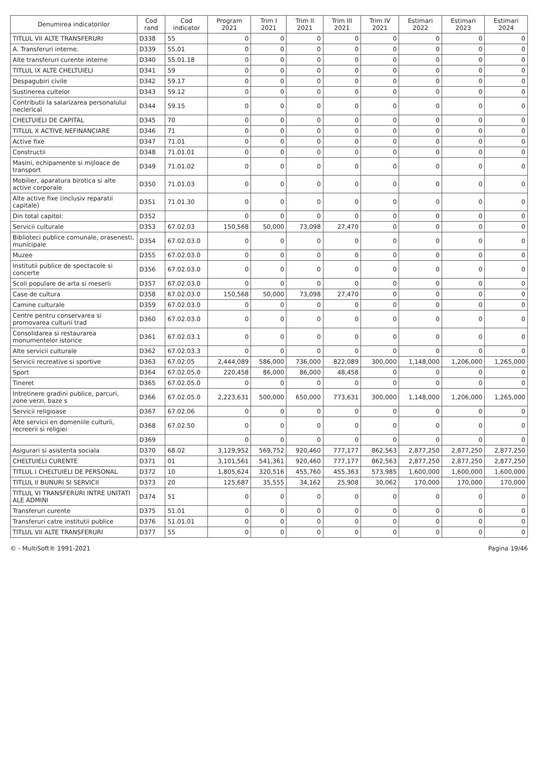| Denumirea indicatorilor | Cod rand | Cod indicator | Program 2021 | Trim I 2021 | Trim II 2021 | Trim III 2021 | Trim IV 2021 | Estimari 2022 | Estimari 2023 | Estimari 2024 |
| --- | --- | --- | --- | --- | --- | --- | --- | --- | --- | --- |
| TITLUL VII ALTE TRANSFERURI | D338 | 55 | 0 | 0 | 0 | 0 | 0 | 0 | 0 | 0 |
| A. Transferuri interne. | D339 | 55.01 | 0 | 0 | 0 | 0 | 0 | 0 | 0 | 0 |
| Alte transferuri curente interne | D340 | 55.01.18 | 0 | 0 | 0 | 0 | 0 | 0 | 0 | 0 |
| TITLUL IX ALTE CHELTUIELI | D341 | 59 | 0 | 0 | 0 | 0 | 0 | 0 | 0 | 0 |
| Despagubiri civile | D342 | 59.17 | 0 | 0 | 0 | 0 | 0 | 0 | 0 | 0 |
| Sustinerea cultelor | D343 | 59.12 | 0 | 0 | 0 | 0 | 0 | 0 | 0 | 0 |
| Contributii la salarizarea personalului neclerical | D344 | 59.15 | 0 | 0 | 0 | 0 | 0 | 0 | 0 | 0 |
| CHELTUIELI DE CAPITAL | D345 | 70 | 0 | 0 | 0 | 0 | 0 | 0 | 0 | 0 |
| TITLUL X ACTIVE NEFINANCIARE | D346 | 71 | 0 | 0 | 0 | 0 | 0 | 0 | 0 | 0 |
| Active fixe | D347 | 71.01 | 0 | 0 | 0 | 0 | 0 | 0 | 0 | 0 |
| Constructii | D348 | 71.01.01 | 0 | 0 | 0 | 0 | 0 | 0 | 0 | 0 |
| Masini, echipamente si mijloace de transport | D349 | 71.01.02 | 0 | 0 | 0 | 0 | 0 | 0 | 0 | 0 |
| Mobilier, aparatura birotica si alte active corporale | D350 | 71.01.03 | 0 | 0 | 0 | 0 | 0 | 0 | 0 | 0 |
| Alte active fixe (inclusiv reparatii capitale) | D351 | 71.01.30 | 0 | 0 | 0 | 0 | 0 | 0 | 0 | 0 |
| Din total capitol: | D352 | | 0 | 0 | 0 | 0 | 0 | 0 | 0 | 0 |
| Servicii culturale | D353 | 67.02.03 | 150,568 | 50,000 | 73,098 | 27,470 | 0 | 0 | 0 | 0 |
| Biblioteci publice comunale, orasenesti, municipale | D354 | 67.02.03.0 | 0 | 0 | 0 | 0 | 0 | 0 | 0 | 0 |
| Muzee | D355 | 67.02.03.0 | 0 | 0 | 0 | 0 | 0 | 0 | 0 | 0 |
| Institutii publice de spectacole si concerte | D356 | 67.02.03.0 | 0 | 0 | 0 | 0 | 0 | 0 | 0 | 0 |
| Scoli populare de arta si meserii | D357 | 67.02.03.0 | 0 | 0 | 0 | 0 | 0 | 0 | 0 | 0 |
| Case de cultura | D358 | 67.02.03.0 | 150,568 | 50,000 | 73,098 | 27,470 | 0 | 0 | 0 | 0 |
| Camine culturale | D359 | 67.02.03.0 | 0 | 0 | 0 | 0 | 0 | 0 | 0 | 0 |
| Centre pentru conservarea si promovarea culturii trad | D360 | 67.02.03.0 | 0 | 0 | 0 | 0 | 0 | 0 | 0 | 0 |
| Consolidarea si restaurarea monumentelor istorice | D361 | 67.02.03.1 | 0 | 0 | 0 | 0 | 0 | 0 | 0 | 0 |
| Alte servicii culturale | D362 | 67.02.03.3 | 0 | 0 | 0 | 0 | 0 | 0 | 0 | 0 |
| Servicii recreative si sportive | D363 | 67.02.05 | 2,444,089 | 586,000 | 736,000 | 822,089 | 300,000 | 1,148,000 | 1,206,000 | 1,265,000 |
| Sport | D364 | 67.02.05.0 | 220,458 | 86,000 | 86,000 | 48,458 | 0 | 0 | 0 | 0 |
| Tineret | D365 | 67.02.05.0 | 0 | 0 | 0 | 0 | 0 | 0 | 0 | 0 |
| Intretinere gradini publice, parcuri, zone verzi, baze s | D366 | 67.02.05.0 | 2,223,631 | 500,000 | 650,000 | 773,631 | 300,000 | 1,148,000 | 1,206,000 | 1,265,000 |
| Servicii religioase | D367 | 67.02.06 | 0 | 0 | 0 | 0 | 0 | 0 | 0 | 0 |
| Alte servicii en domeniile culturii, recreerii si religiei | D368 | 67.02.50 | 0 | 0 | 0 | 0 | 0 | 0 | 0 | 0 |
| | D369 | | 0 | 0 | 0 | 0 | 0 | 0 | 0 | 0 |
| Asigurari si asistenta sociala | D370 | 68.02 | 3,129,952 | 569,752 | 920,460 | 777,177 | 862,563 | 2,877,250 | 2,877,250 | 2,877,250 |
| CHELTUIELI CURENTE | D371 | 01 | 3,101,561 | 541,361 | 920,460 | 777,177 | 862,563 | 2,877,250 | 2,877,250 | 2,877,250 |
| TITLUL I CHELTUIELI DE PERSONAL | D372 | 10 | 1,805,624 | 320,516 | 455,760 | 455,363 | 573,985 | 1,600,000 | 1,600,000 | 1,600,000 |
| TITLUL II BUNURI SI SERVICII | D373 | 20 | 125,687 | 35,555 | 34,162 | 25,908 | 30,062 | 170,000 | 170,000 | 170,000 |
| TITLUL VI TRANSFERURI INTRE UNITATI ALE ADMINI | D374 | 51 | 0 | 0 | 0 | 0 | 0 | 0 | 0 | 0 |
| Transferuri curente | D375 | 51.01 | 0 | 0 | 0 | 0 | 0 | 0 | 0 | 0 |
| Transferuri catre institutii publice | D376 | 51.01.01 | 0 | 0 | 0 | 0 | 0 | 0 | 0 | 0 |
| TITLUL VII ALTE TRANSFERURI | D377 | 55 | 0 | 0 | 0 | 0 | 0 | 0 | 0 | 0 |
© - MultiSoft® 1991-2021 Pagina 19/46